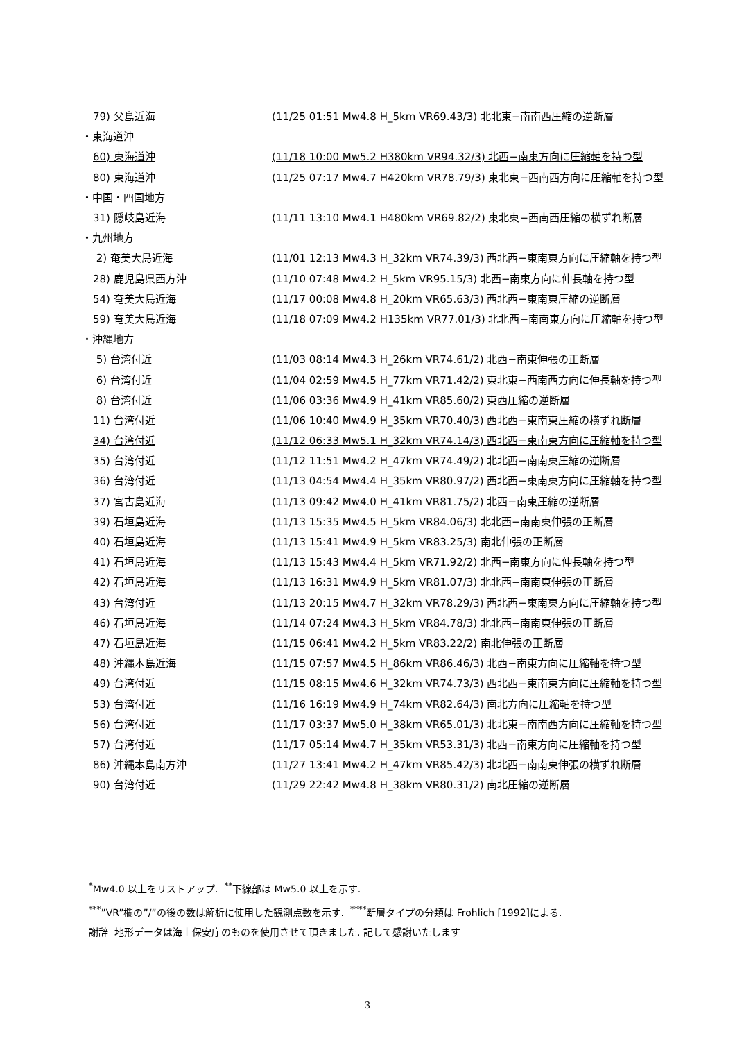| 79) 父島近海 | (11/25 01:51 Mw4.8 H_5km VR69.43/3) 北北東−南南西圧縮の逆断層 |
| ・東海道沖 | |
| 60) 東海道沖 | (11/18 10:00 Mw5.2 H380km VR94.32/3) 北西−南東方向に圧縮軸を持つ型 |
| 80) 東海道沖 | (11/25 07:17 Mw4.7 H420km VR78.79/3) 東北東−西南西方向に圧縮軸を持つ型 |
| ・中国・四国地方 | |
| 31) 隠岐島近海 | (11/11 13:10 Mw4.1 H480km VR69.82/2) 東北東−西南西圧縮の横ずれ断層 |
| ・九州地方 | |
| 2) 奄美大島近海 | (11/01 12:13 Mw4.3 H_32km VR74.39/3) 西北西−東南東方向に圧縮軸を持つ型 |
| 28) 鹿児島県西方沖 | (11/10 07:48 Mw4.2 H_5km VR95.15/3) 北西−南東方向に伸長軸を持つ型 |
| 54) 奄美大島近海 | (11/17 00:08 Mw4.8 H_20km VR65.63/3) 西北西−東南東圧縮の逆断層 |
| 59) 奄美大島近海 | (11/18 07:09 Mw4.2 H135km VR77.01/3) 北北西−南南東方向に圧縮軸を持つ型 |
| ・沖縄地方 | |
| 5) 台湾付近 | (11/03 08:14 Mw4.3 H_26km VR74.61/2) 北西−南東伸張の正断層 |
| 6) 台湾付近 | (11/04 02:59 Mw4.5 H_77km VR71.42/2) 東北東−西南西方向に伸長軸を持つ型 |
| 8) 台湾付近 | (11/06 03:36 Mw4.9 H_41km VR85.60/2) 東西圧縮の逆断層 |
| 11) 台湾付近 | (11/06 10:40 Mw4.9 H_35km VR70.40/3) 西北西−東南東圧縮の横ずれ断層 |
| 34) 台湾付近 | (11/12 06:33 Mw5.1 H_32km VR74.14/3) 西北西−東南東方向に圧縮軸を持つ型 |
| 35) 台湾付近 | (11/12 11:51 Mw4.2 H_47km VR74.49/2) 北北西−南南東圧縮の逆断層 |
| 36) 台湾付近 | (11/13 04:54 Mw4.4 H_35km VR80.97/2) 西北西−東南東方向に圧縮軸を持つ型 |
| 37) 宮古島近海 | (11/13 09:42 Mw4.0 H_41km VR81.75/2) 北西−南東圧縮の逆断層 |
| 39) 石垣島近海 | (11/13 15:35 Mw4.5 H_5km VR84.06/3) 北北西−南南東伸張の正断層 |
| 40) 石垣島近海 | (11/13 15:41 Mw4.9 H_5km VR83.25/3) 南北伸張の正断層 |
| 41) 石垣島近海 | (11/13 15:43 Mw4.4 H_5km VR71.92/2) 北西−南東方向に伸長軸を持つ型 |
| 42) 石垣島近海 | (11/13 16:31 Mw4.9 H_5km VR81.07/3) 北北西−南南東伸張の正断層 |
| 43) 台湾付近 | (11/13 20:15 Mw4.7 H_32km VR78.29/3) 西北西−東南東方向に圧縮軸を持つ型 |
| 46) 石垣島近海 | (11/14 07:24 Mw4.3 H_5km VR84.78/3) 北北西−南南東伸張の正断層 |
| 47) 石垣島近海 | (11/15 06:41 Mw4.2 H_5km VR83.22/2) 南北伸張の正断層 |
| 48) 沖縄本島近海 | (11/15 07:57 Mw4.5 H_86km VR86.46/3) 北西−南東方向に圧縮軸を持つ型 |
| 49) 台湾付近 | (11/15 08:15 Mw4.6 H_32km VR74.73/3) 西北西−東南東方向に圧縮軸を持つ型 |
| 53) 台湾付近 | (11/16 16:19 Mw4.9 H_74km VR82.64/3) 南北方向に圧縮軸を持つ型 |
| 56) 台湾付近 | (11/17 03:37 Mw5.0 H_38km VR65.01/3) 北北東−南南西方向に圧縮軸を持つ型 |
| 57) 台湾付近 | (11/17 05:14 Mw4.7 H_35km VR53.31/3) 北西−南東方向に圧縮軸を持つ型 |
| 86) 沖縄本島南方沖 | (11/27 13:41 Mw4.2 H_47km VR85.42/3) 北北西−南南東伸張の横ずれ断層 |
| 90) 台湾付近 | (11/29 22:42 Mw4.8 H_38km VR80.31/2) 南北圧縮の逆断層 |
<sup>*</sup> Mw4.0 以上をリストアップ. <sup>**</sup>下線部は Mw5.0 以上を示す.
<sup>***</sup>”VR”欄の”/”の後の数は解析に使用した観測点数を示す. <sup>****</sup>断層タイプの分類は Frohlich [1992]による.
謝辞 地形データは海上保安庁のものを使用させて頂きました. 記して感謝いたします
3